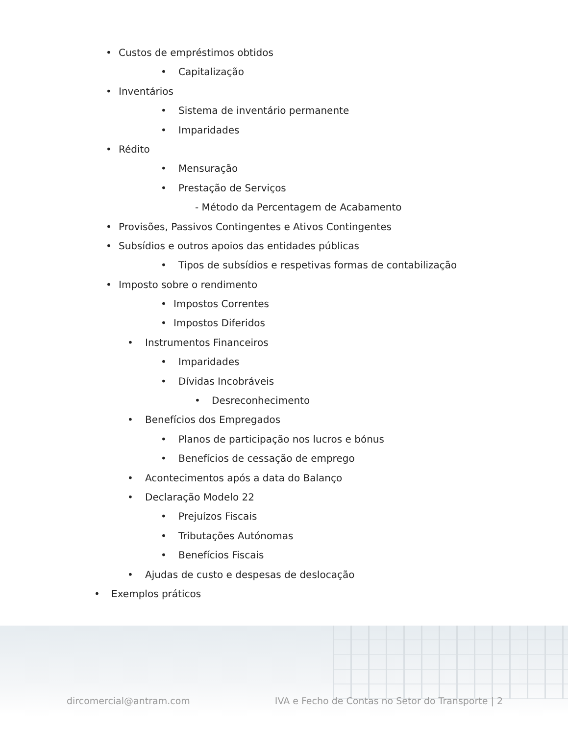• Custos de empréstimos obtidos
• Capitalização
• Inventários
• Sistema de inventário permanente
• Imparidades
• Rédito
• Mensuração
• Prestação de Serviços
- Método da Percentagem de Acabamento
• Provisões, Passivos Contingentes e Ativos Contingentes
• Subsídios e outros apoios das entidades públicas
• Tipos de subsídios e respetivas formas de contabilização
• Imposto sobre o rendimento
• Impostos Correntes
• Impostos Diferidos
• Instrumentos Financeiros
• Imparidades
• Dívidas Incobráveis
• Desreconhecimento
• Benefícios dos Empregados
• Planos de participação nos lucros e bónus
• Benefícios de cessação de emprego
• Acontecimentos após a data do Balanço
• Declaração Modelo 22
• Prejuízos Fiscais
• Tributações Autónomas
• Benefícios Fiscais
• Ajudas de custo e despesas de deslocação
• Exemplos práticos
dircomercial@antram.com IVA e Fecho de Contas no Setor do Transporte | 2